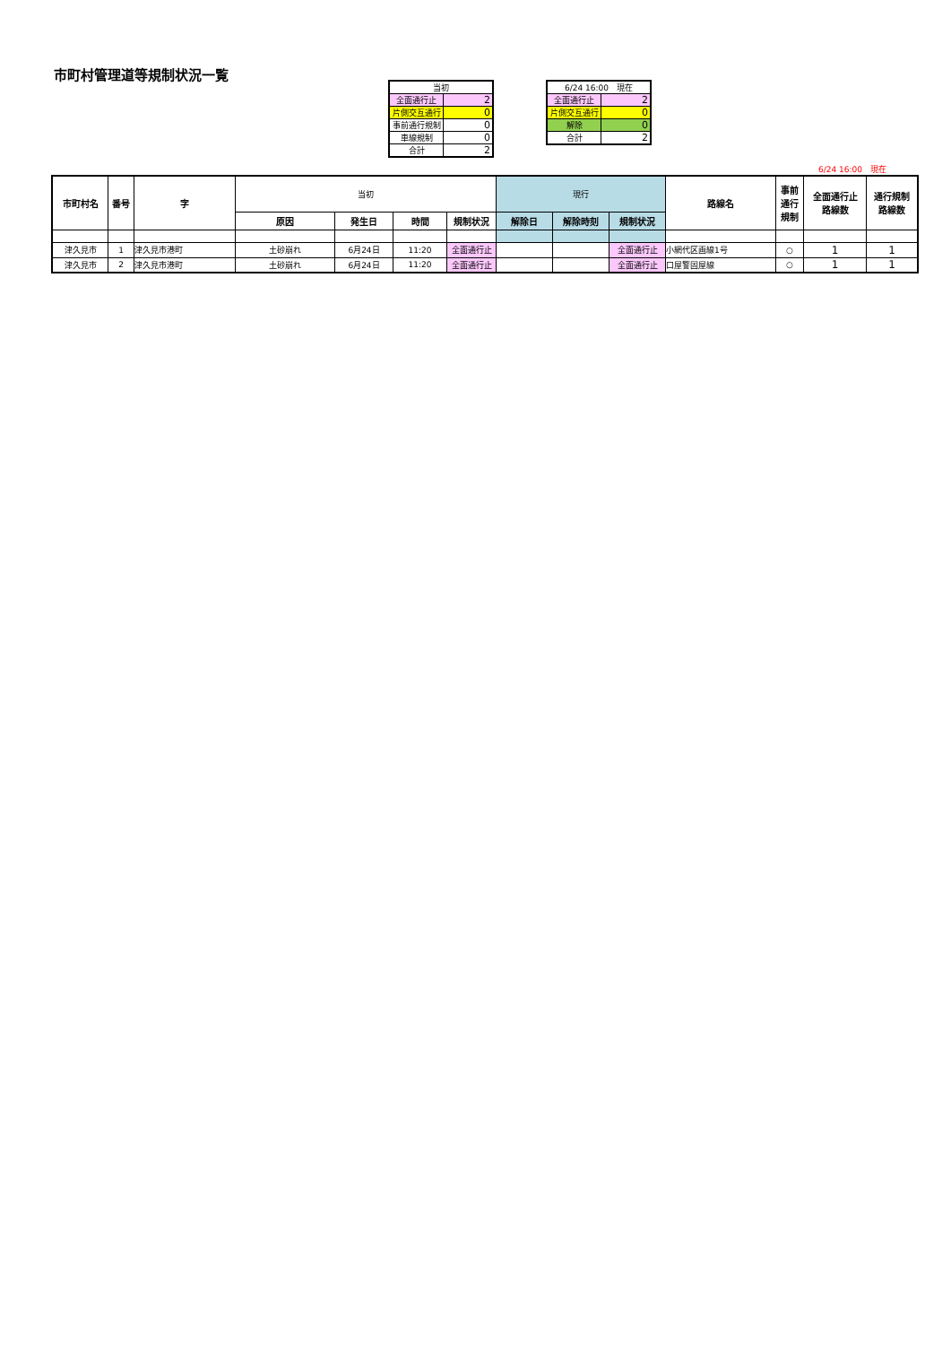市町村管理道等規制状況一覧
| 当初 | |
| 全面通行止 | 2 |
| 片側交互通行 | 0 |
| 事前通行規制 | 0 |
| 車線規制 | 0 |
| 合計 | 2 |
| 6/24 16:00 現在 | |
| 全面通行止 | 2 |
| 片側交互通行 | 0 |
| 解除 | 0 |
| 合計 | 2 |
6/24 16:00　現在
| 市町村名 | 番号 | 字 | 当初 | | | | 現行 | | | 路線名 | 事前 通行 規制 | 全面通行止 路線数 | 通行規制 路線数 |
| | | | 原因 | 発生日 | 時間 | 規制状況 | 解除日 | 解除時刻 | 規制状況 | | | | |
| 津久見市 | 1 | 津久見市港町 | 土砂崩れ | 6月24日 | 11:20 | 全面通行止 | | | 全面通行止 | 小網代区画線1号 | ○ | 1 | 1 |
| 津久見市 | 2 | 津久見市港町 | 土砂崩れ | 6月24日 | 11:20 | 全面通行止 | | | 全面通行止 | 口屋警固屋線 | ○ | 1 | 1 |